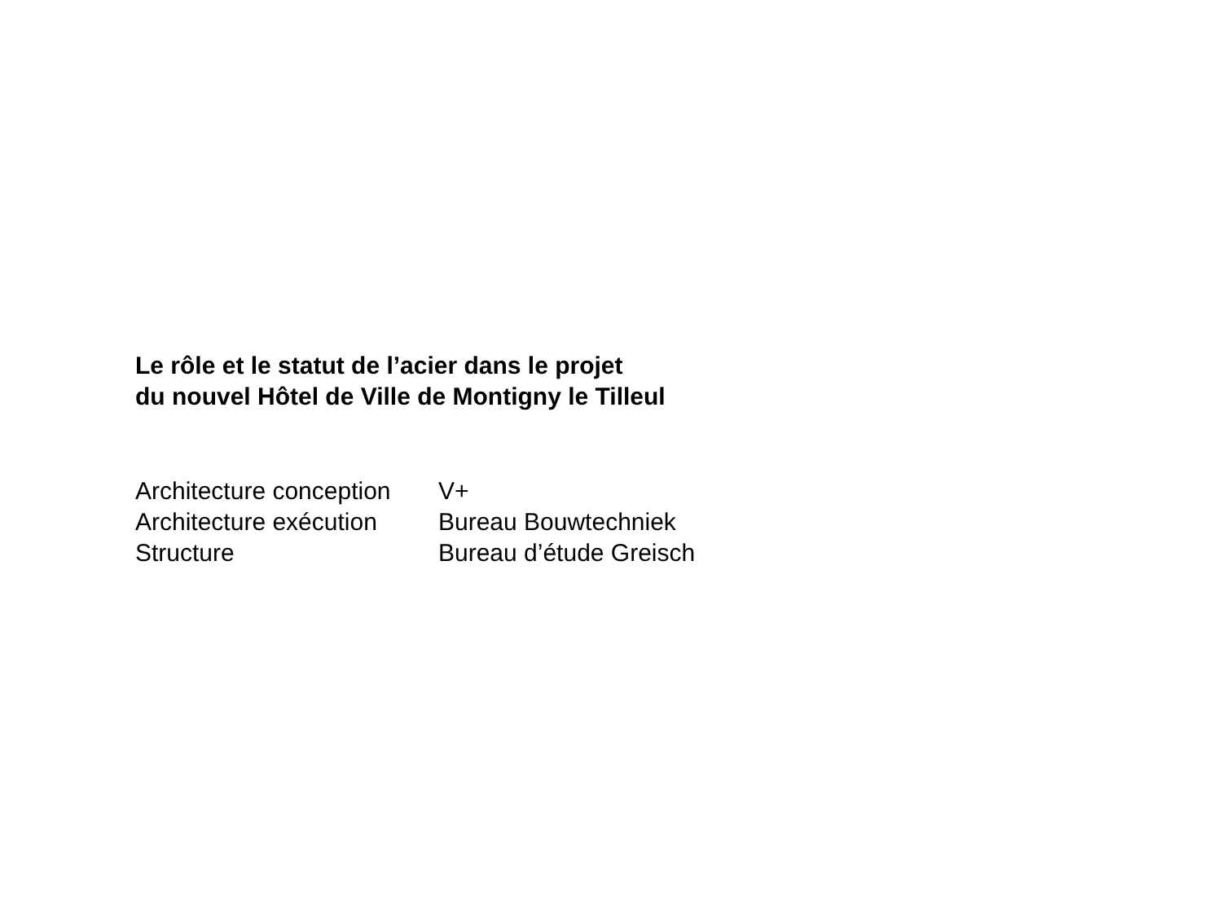Le rôle et le statut de l’acier dans le projet
du nouvel Hôtel de Ville de Montigny le Tilleul
Architecture conception V+
Architecture exécution Bureau Bouwtechniek
Structure Bureau d’étude Greisch